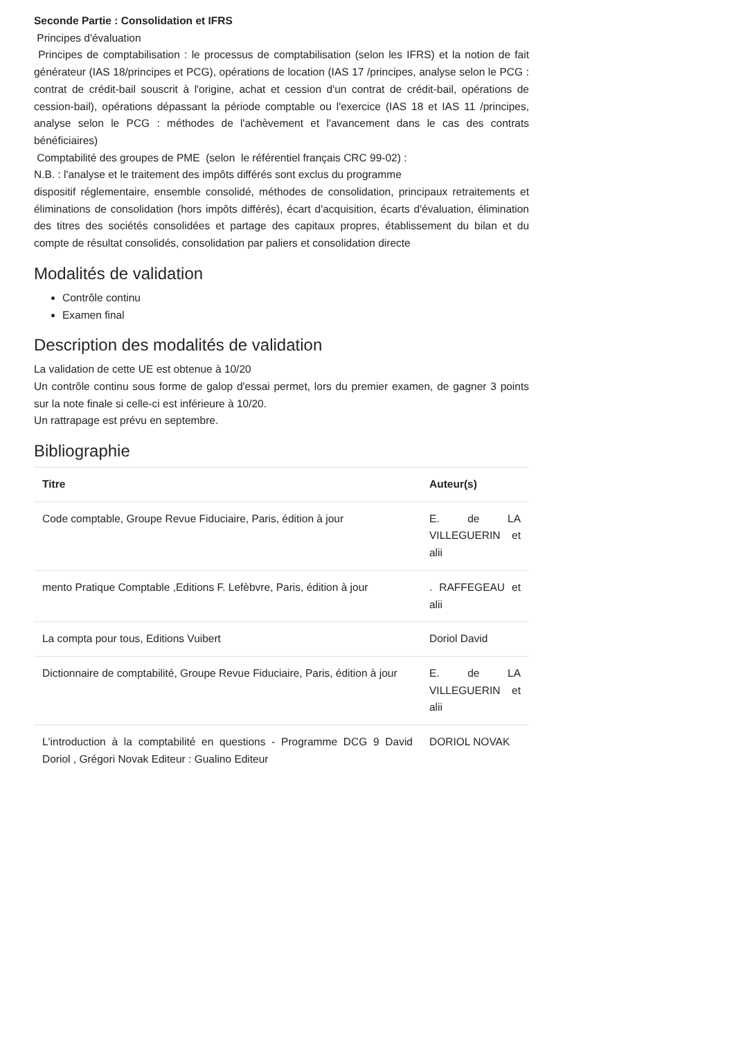Seconde Partie : Consolidation et IFRS
Principes d'évaluation
Principes de comptabilisation : le processus de comptabilisation (selon les IFRS) et la notion de fait générateur (IAS 18/principes et PCG), opérations de location (IAS 17 /principes, analyse selon le PCG : contrat de crédit-bail souscrit à l'origine, achat et cession d'un contrat de crédit-bail, opérations de cession-bail), opérations dépassant la période comptable ou l'exercice (IAS 18 et IAS 11 /principes, analyse selon le PCG : méthodes de l'achèvement et l'avancement dans le cas des contrats bénéficiaires)
Comptabilité des groupes de PME (selon le référentiel français CRC 99-02) :
N.B. : l'analyse et le traitement des impôts différés sont exclus du programme
dispositif réglementaire, ensemble consolidé, méthodes de consolidation, principaux retraitements et éliminations de consolidation (hors impôts différés), écart d'acquisition, écarts d'évaluation, élimination des titres des sociétés consolidées et partage des capitaux propres, établissement du bilan et du compte de résultat consolidés, consolidation par paliers et consolidation directe
Modalités de validation
Contrôle continu
Examen final
Description des modalités de validation
La validation de cette UE est obtenue à 10/20
Un contrôle continu sous forme de galop d'essai permet, lors du premier examen, de gagner 3 points sur la note finale si celle-ci est inférieure à 10/20.
Un rattrapage est prévu en septembre.
Bibliographie
| Titre | Auteur(s) |
| --- | --- |
| Code comptable, Groupe Revue Fiduciaire, Paris, édition à jour | E. de LA VILLEGUERIN et alii |
| mento Pratique Comptable ,Editions F. Lefèbvre, Paris, édition à jour | . RAFFEGEAU et alii |
| La compta pour tous, Editions Vuibert | Doriol David |
| Dictionnaire de comptabilité, Groupe Revue Fiduciaire, Paris, édition à jour | E. de LA VILLEGUERIN et alii |
| L'introduction à la comptabilité en questions - Programme DCG 9 David Doriol , Grégori Novak Editeur : Gualino Editeur | DORIOL NOVAK |